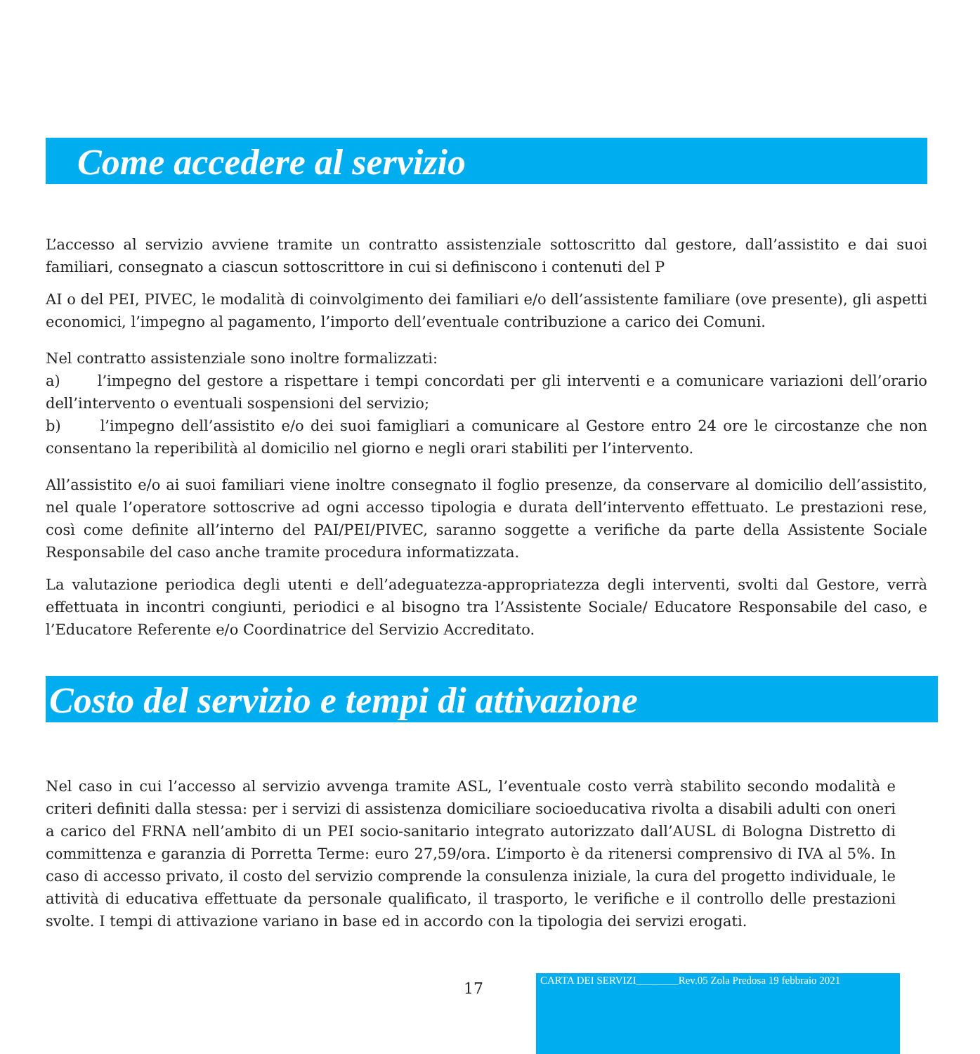Come accedere al servizio
L’accesso al servizio avviene tramite un contratto assistenziale sottoscritto dal gestore, dall’assistito e dai suoi familiari, consegnato a ciascun sottoscrittore in cui si definiscono i contenuti del P
AI o del PEI, PIVEC, le modalità di coinvolgimento dei familiari e/o dell’assistente familiare (ove presente), gli aspetti economici, l’impegno al pagamento, l’importo dell’eventuale contribuzione a carico dei Comuni.
Nel contratto assistenziale sono inoltre formalizzati:
a) l’impegno del gestore a rispettare i tempi concordati per gli interventi e a comunicare variazioni dell’orario dell’intervento o eventuali sospensioni del servizio;
b) l’impegno dell’assistito e/o dei suoi famigliari a comunicare al Gestore entro 24 ore le circostanze che non consentano la reperibilità al domicilio nel giorno e negli orari stabiliti per l’intervento.
All’assistito e/o ai suoi familiari viene inoltre consegnato il foglio presenze, da conservare al domicilio dell’assistito, nel quale l’operatore sottoscrive ad ogni accesso tipologia e durata dell’intervento effettuato. Le prestazioni rese, così come definite all’interno del PAI/PEI/PIVEC, saranno soggette a verifiche da parte della Assistente Sociale Responsabile del caso anche tramite procedura informatizzata.
La valutazione periodica degli utenti e dell’adeguatezza-appropriatezza degli interventi, svolti dal Gestore, verrà effettuata in incontri congiunti, periodici e al bisogno tra l’Assistente Sociale/ Educatore Responsabile del caso, e l’Educatore Referente e/o Coordinatrice del Servizio Accreditato.
Costo del servizio e tempi di attivazione
Nel caso in cui l’accesso al servizio avvenga tramite ASL, l’eventuale costo verrà stabilito secondo modalità e criteri definiti dalla stessa: per i servizi di assistenza domiciliare socioeducativa rivolta a disabili adulti con oneri a carico del FRNA nell’ambito di un PEI socio-sanitario integrato autorizzato dall’AUSL di Bologna Distretto di committenza e garanzia di Porretta Terme: euro 27,59/ora. L’importo è da ritenersi comprensivo di IVA al 5%. In caso di accesso privato, il costo del servizio comprende la consulenza iniziale, la cura del progetto individuale, le attività di educativa effettuate da personale qualificato, il trasporto, le verifiche e il controllo delle prestazioni svolte. I tempi di attivazione variano in base ed in accordo con la tipologia dei servizi erogati.
17
CARTA DEI SERVIZI________Rev.05 Zola Predosa 19 febbraio 2021